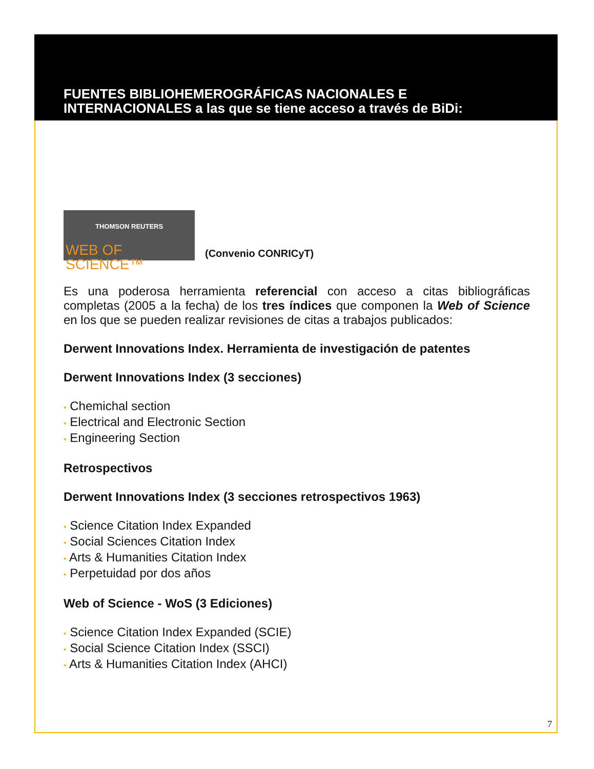FUENTES BIBLIOHEMEROGRÁFICAS NACIONALES E
INTERNACIONALES a las que se tiene acceso a través de BiDi:
THOMSON REUTERS
WEB OF SCIENCE™
(Convenio CONRICyT)
Es una poderosa herramienta referencial con acceso a citas bibliográficas completas (2005 a la fecha) de los tres índices que componen la Web of Science en los que se pueden realizar revisiones de citas a trabajos publicados:
Derwent Innovations Index. Herramienta de investigación de patentes
Derwent Innovations Index (3 secciones)
• Chemichal section
• Electrical and Electronic Section
• Engineering Section
Retrospectivos
Derwent Innovations Index (3 secciones retrospectivos 1963)
• Science Citation Index Expanded
• Social Sciences Citation Index
• Arts & Humanities Citation Index
• Perpetuidad por dos años
Web of Science - WoS (3 Ediciones)
• Science Citation Index Expanded (SCIE)
• Social Science Citation Index (SSCI)
• Arts & Humanities Citation Index (AHCI)
7